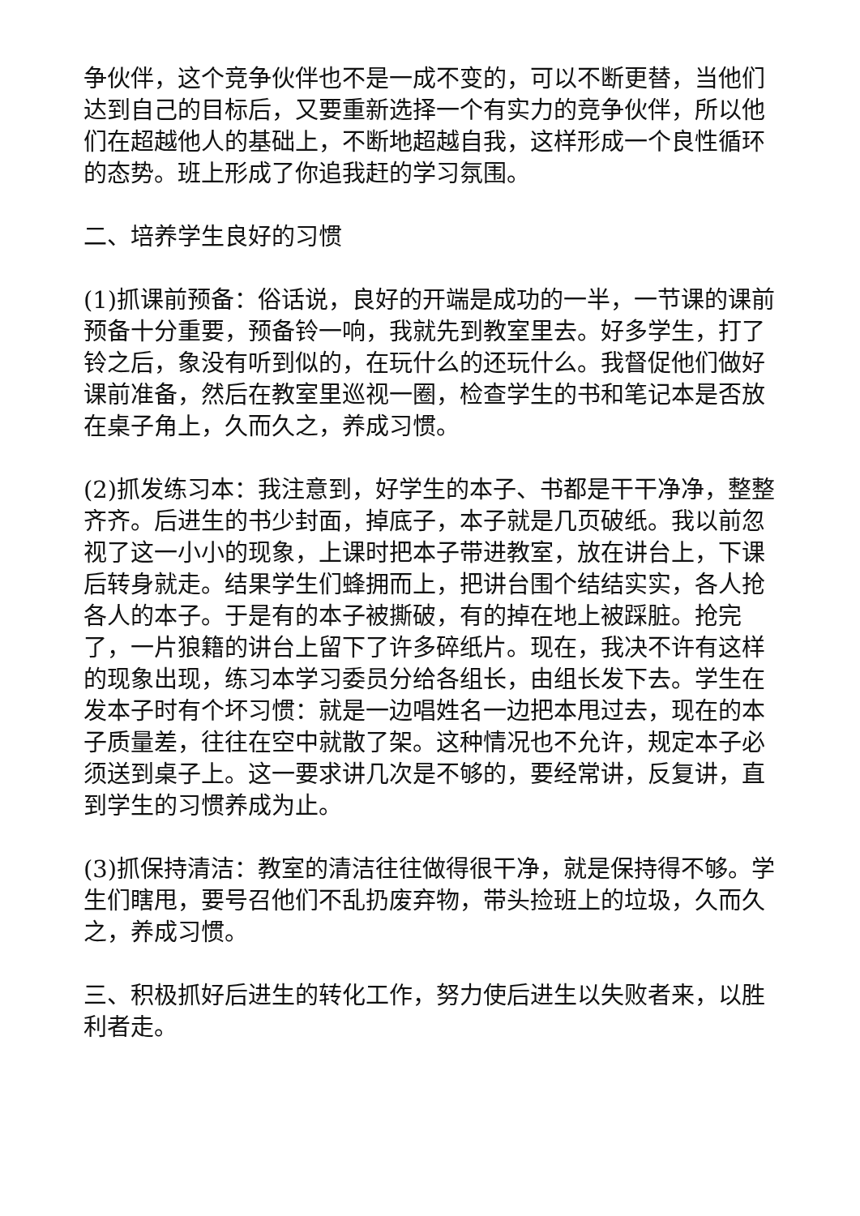争伙伴，这个竞争伙伴也不是一成不变的，可以不断更替，当他们达到自己的目标后，又要重新选择一个有实力的竞争伙伴，所以他们在超越他人的基础上，不断地超越自我，这样形成一个良性循环的态势。班上形成了你追我赶的学习氛围。
二、培养学生良好的习惯
(1)抓课前预备：俗话说，良好的开端是成功的一半，一节课的课前预备十分重要，预备铃一响，我就先到教室里去。好多学生，打了铃之后，象没有听到似的，在玩什么的还玩什么。我督促他们做好课前准备，然后在教室里巡视一圈，检查学生的书和笔记本是否放在桌子角上，久而久之，养成习惯。
(2)抓发练习本：我注意到，好学生的本子、书都是干干净净，整整齐齐。后进生的书少封面，掉底子，本子就是几页破纸。我以前忽视了这一小小的现象，上课时把本子带进教室，放在讲台上，下课后转身就走。结果学生们蜂拥而上，把讲台围个结结实实，各人抢各人的本子。于是有的本子被撕破，有的掉在地上被踩脏。抢完了，一片狼籍的讲台上留下了许多碎纸片。现在，我决不许有这样的现象出现，练习本学习委员分给各组长，由组长发下去。学生在发本子时有个坏习惯：就是一边唱姓名一边把本甩过去，现在的本子质量差，往往在空中就散了架。这种情况也不允许，规定本子必须送到桌子上。这一要求讲几次是不够的，要经常讲，反复讲，直到学生的习惯养成为止。
(3)抓保持清洁：教室的清洁往往做得很干净，就是保持得不够。学生们瞎甩，要号召他们不乱扔废弃物，带头捡班上的垃圾，久而久之，养成习惯。
三、积极抓好后进生的转化工作，努力使后进生以失败者来，以胜利者走。